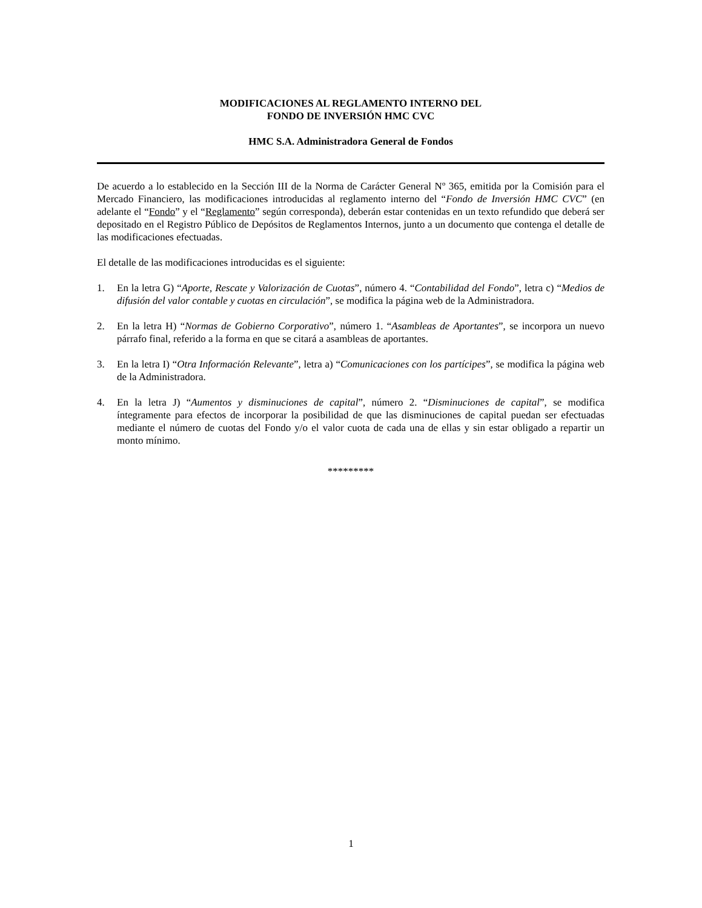MODIFICACIONES AL REGLAMENTO INTERNO DEL
FONDO DE INVERSIÓN HMC CVC
HMC S.A. Administradora General de Fondos
De acuerdo a lo establecido en la Sección III de la Norma de Carácter General Nº 365, emitida por la Comisión para el Mercado Financiero, las modificaciones introducidas al reglamento interno del “Fondo de Inversión HMC CVC” (en adelante el “Fondo” y el “Reglamento” según corresponda), deberán estar contenidas en un texto refundido que deberá ser depositado en el Registro Público de Depósitos de Reglamentos Internos, junto a un documento que contenga el detalle de las modificaciones efectuadas.
El detalle de las modificaciones introducidas es el siguiente:
1. En la letra G) “Aporte, Rescate y Valorización de Cuotas”, número 4. “Contabilidad del Fondo”, letra c) “Medios de difusión del valor contable y cuotas en circulación”, se modifica la página web de la Administradora.
2. En la letra H) “Normas de Gobierno Corporativo”, número 1. “Asambleas de Aportantes”, se incorpora un nuevo párrafo final, referido a la forma en que se citará a asambleas de aportantes.
3. En la letra I) “Otra Información Relevante”, letra a) “Comunicaciones con los partícipes”, se modifica la página web de la Administradora.
4. En la letra J) “Aumentos y disminuciones de capital”, número 2. “Disminuciones de capital”, se modifica íntegramente para efectos de incorporar la posibilidad de que las disminuciones de capital puedan ser efectuadas mediante el número de cuotas del Fondo y/o el valor cuota de cada una de ellas y sin estar obligado a repartir un monto mínimo.
*********
1